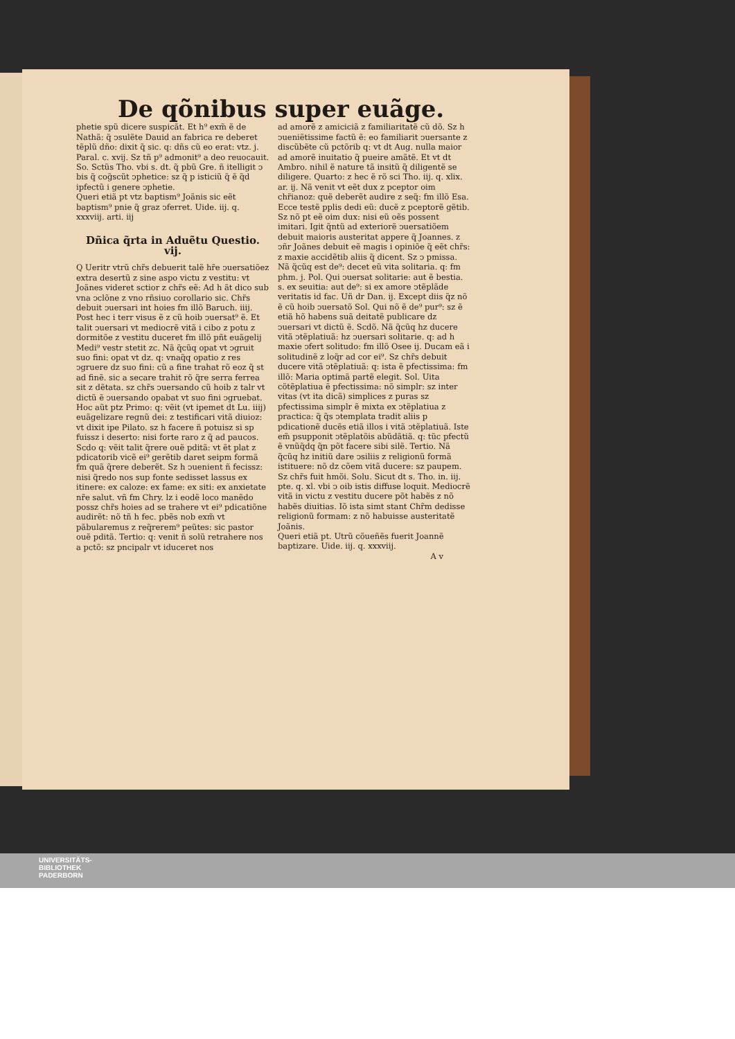De qõnibus super euãge.
phetie spũ dicere suspicãt. Et h⁹ exm̃ ẽ de Nathã: q̃ ↄsulẽte Dauid an fabrica re deberet tẽplũ dño: dixit q̃ sic. q: dñs cũ eo erat: vtz. j. Paral. c. xvij. Sz tñ p⁹ admonit⁹ a deo reuocauit. So. Sctũs Tho. vbi s. dt. q̃ pbũ Gre. ñ itelligit ↄ bis q̃ cog̃scũt ↄphetice: sz q̃ p isticiũ q̃ ẽ q̃d ipfectũ i genere ↄphetie.
Queri etiã pt vtz baptism⁹ Joãnis sic eẽt baptism⁹ pnie q̃ graz ↄferret. Uide. iij. q. xxxviij. arti. iij
Dñica q̃rta in Aduẽtu Questio. vij.
Q Ueritr vtrũ chr̃s debuerit talẽ hr̃e ↄuersatiõez extra desertũ z sine aspo victu z vestitu: vt Joãnes videret sctior z chr̃s eẽ: Ad h ãt dico sub vna ↄclõne z vno rñsiuo corollario sic. Chr̃s debuit ↄuersari int hoies fm illõ Baruch. iiij. Post hec i terr visus ẽ z cũ hoib ↄuersat⁹ ẽ. Et talit ↄuersari vt mediocrẽ vitã i cibo z potu z dormitõe z vestitu duceret fm illõ pñt euãgelij Medi⁹ vestr stetit zc. Nã q̃cũq opat vt ↄgruit suo fini: opat vt dz. q: vnaq̃q opatio z res ↄgruere dz suo fini: cũ a fine trahat rõ eoz q̃ st ad finẽ. sic a secare trahit rõ q̃re serra ferrea sit z dẽtata. sz chr̃s ↄuersando cũ hoib z talr vt dictũ ẽ ↄuersando opabat vt suo fini ↄgruebat. Hoc aũt ptz Primo: q: vẽit (vt ipemet dt Lu. iiij) euãgelizare regnũ dei: z testificari vitã diuioz: vt dixit ipe Pilato. sz h facere ñ potuisz si sp fuissz i deserto: nisi forte raro z q̃ ad paucos. Scdo q: vẽit talit q̃rere ouẽ pditã: vt ẽt plat z pdicatorib vicẽ ei⁹ gerẽtib daret seipm formã fm quã q̃rere deberẽt. Sz h ↄuenient ñ fecissz: nisi q̃redo nos sup fonte sedisset lassus ex itinere: ex caloze: ex fame: ex siti: ex anxietate nr̃e salut. vñ fm Chry. lz i eodẽ loco manẽdo possz chr̃s hoies ad se trahere vt ei⁹ pdicatiõne audirẽt: nõ tñ h fec. pbẽs nob exm̃ vt pãbularemus z req̃rerem⁹ peũtes: sic pastor ouẽ pditã. Tertio: q: venit ñ solũ retrahere nos a pctõ: sz pncipalr vt iduceret nos
ad amorẽ z amiciciã z familiaritatẽ cũ dõ. Sz h ↄueniẽtissime factũ ẽ: eo familiarit ↄuersante z discũbẽte cũ pctõrib q: vt dt Aug. nulla maior ad amorẽ inuitatio q̃ pueire amãtẽ. Et vt dt Ambro. nihil ẽ nature tã insitũ q̃ diligentẽ se diligere. Quarto: z hec ẽ rõ sci Tho. iij. q. xlix. ar. ij. Nã venit vt eẽt dux z pceptor oim chr̃ianoz: quẽ deberẽt audire z seq̃: fm illõ Esa. Ecce testẽ pplis dedi eũ: ducẽ z pceptorẽ gẽtib. Sz nõ pt eẽ oim dux: nisi eũ oẽs possent imitari. Igit q̃ntũ ad exteriorẽ ↄuersatiõem debuit maioris austeritat appere q̃ Joannes. z ↄñr Joãnes debuit eẽ magis i opiniõe q̃ eẽt chr̃s: z maxie accidẽtib aliis q̃ dicent. Sz ↄ pmissa. Nã q̃cũq est de⁹: decet eũ vita solitaria. q: fm phm. j. Pol. Qui ↄuersat solitarie: aut ẽ bestia. s. ex seuitia: aut de⁹: si ex amore ↄtẽplãde veritatis id fac. Uñ dr Dan. ij. Except diis q̃z nõ ẽ cũ hoib ↄuersatõ Sol. Qui nõ ẽ de⁹ pur⁹: sz ẽ etiã hõ habens suã deitatẽ publicare dz ↄuersari vt dictũ ẽ. Scdõ. Nã q̃cũq hz ducere vitã ↄtẽplatiuã: hz ↄuersari solitarie. q: ad h maxie ↄfert solitudo: fm illõ Osee ij. Ducam eã i solitudinẽ z loq̃r ad cor ei⁹. Sz chr̃s debuit ducere vitã ↄtẽplatiuã: q: ista ẽ pfectissima: fm illõ: Maria optimã partẽ elegit. Sol. Uita cõtẽplatiua ẽ pfectissima: nõ simplr: sz inter vitas (vt ita dicã) simplices z puras sz pfectissima simplr ẽ mixta ex ↄtẽplatiua z practica: q̃ q̃s ↄtemplata tradit aliis p pdicationẽ ducẽs etiã illos i vitã ↄtẽplatiuã. Iste em̃ psupponit ↄtẽplatõis abũdãtiã. q: tũc pfectũ ẽ vnũq̃dq q̃n põt facere sibi silẽ. Tertio. Nã q̃cũq hz initiũ dare ↄsiliis z religionũ formã istituere: nõ dz cõem vitã ducere: sz paupem. Sz chr̃s fuit hmõi. Solu. Sicut dt s. Tho. in. iij. pte. q. xl. vbi ↄ oib istis diffuse loquit. Mediocrẽ vitã in victu z vestitu ducere põt habẽs z nõ habẽs diuitias. Iõ ista simt stant Chr̃m dedisse religionũ formam: z nõ habuisse austeritatẽ Joãnis.
Queri etiã pt. Utrũ cõueñẽs fuerit Joannẽ baptizare. Uide. iij. q. xxxviij.
A v
UNIVERSITÄTS-
BIBLIOTHEK
PADERBORN